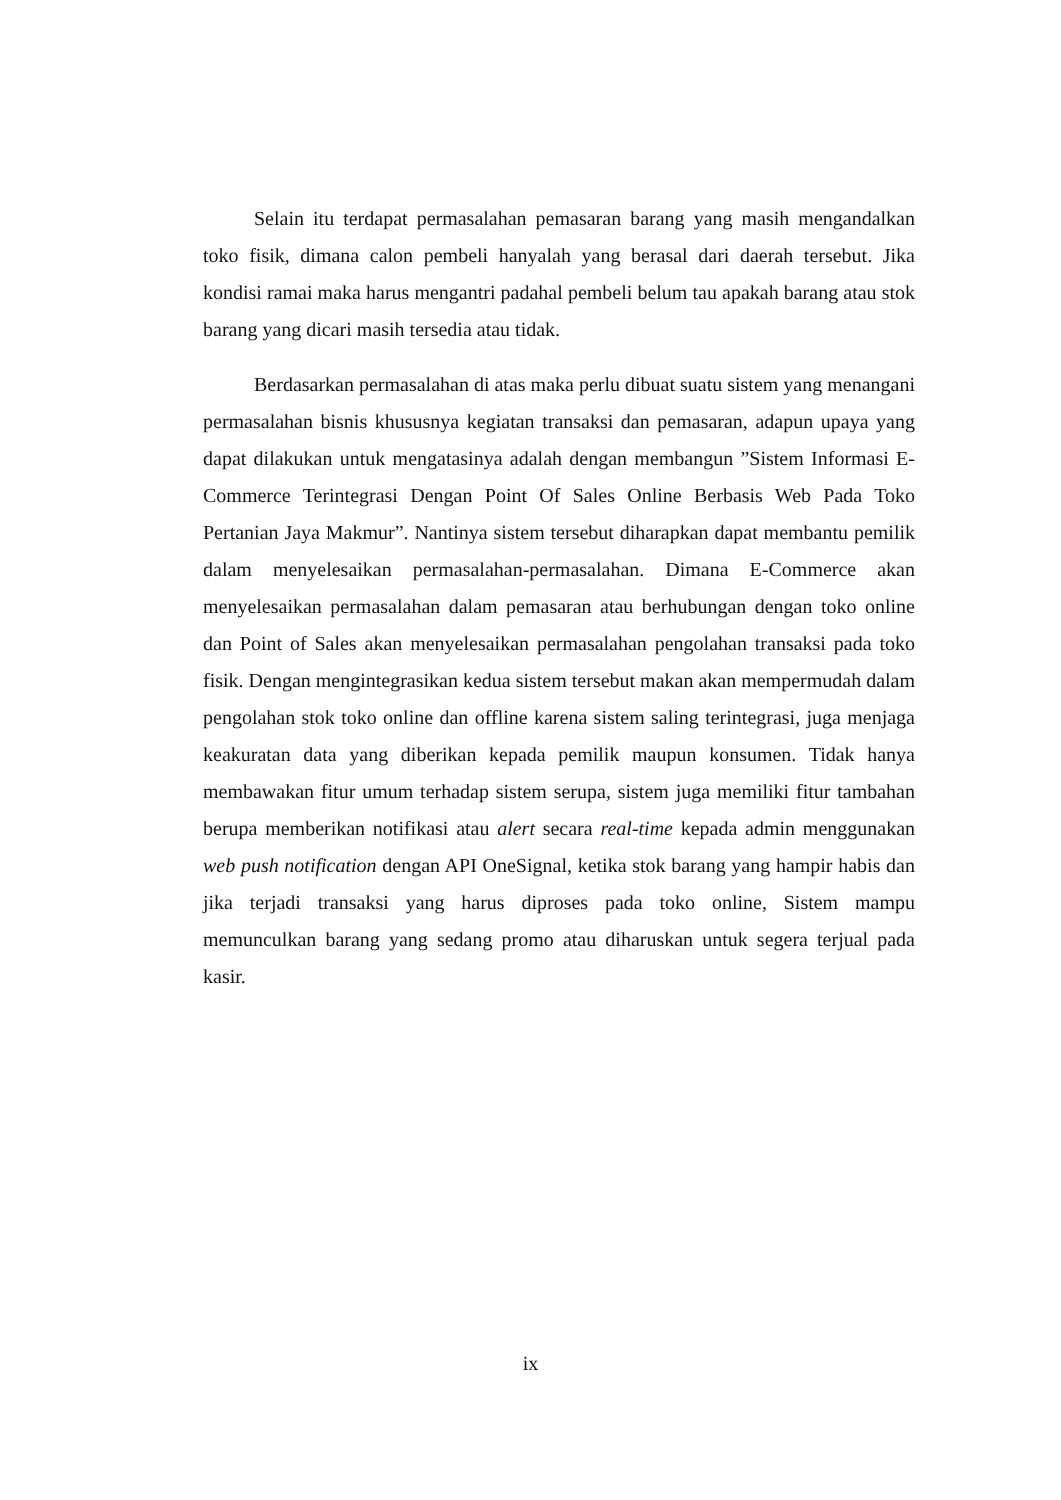Selain itu terdapat permasalahan pemasaran barang yang masih mengandalkan toko fisik, dimana calon pembeli hanyalah yang berasal dari daerah tersebut. Jika kondisi ramai maka harus mengantri padahal pembeli belum tau apakah barang atau stok barang yang dicari masih tersedia atau tidak.
Berdasarkan permasalahan di atas maka perlu dibuat suatu sistem yang menangani permasalahan bisnis khususnya kegiatan transaksi dan pemasaran, adapun upaya yang dapat dilakukan untuk mengatasinya adalah dengan membangun ”Sistem Informasi E-Commerce Terintegrasi Dengan Point Of Sales Online Berbasis Web Pada Toko Pertanian Jaya Makmur”. Nantinya sistem tersebut diharapkan dapat membantu pemilik dalam menyelesaikan permasalahan-permasalahan. Dimana E-Commerce akan menyelesaikan permasalahan dalam pemasaran atau berhubungan dengan toko online dan Point of Sales akan menyelesaikan permasalahan pengolahan transaksi pada toko fisik. Dengan mengintegrasikan kedua sistem tersebut makan akan mempermudah dalam pengolahan stok toko online dan offline karena sistem saling terintegrasi, juga menjaga keakuratan data yang diberikan kepada pemilik maupun konsumen. Tidak hanya membawakan fitur umum terhadap sistem serupa, sistem juga memiliki fitur tambahan berupa memberikan notifikasi atau alert secara real-time kepada admin menggunakan web push notification dengan API OneSignal, ketika stok barang yang hampir habis dan jika terjadi transaksi yang harus diproses pada toko online, Sistem mampu memunculkan barang yang sedang promo atau diharuskan untuk segera terjual pada kasir.
ix